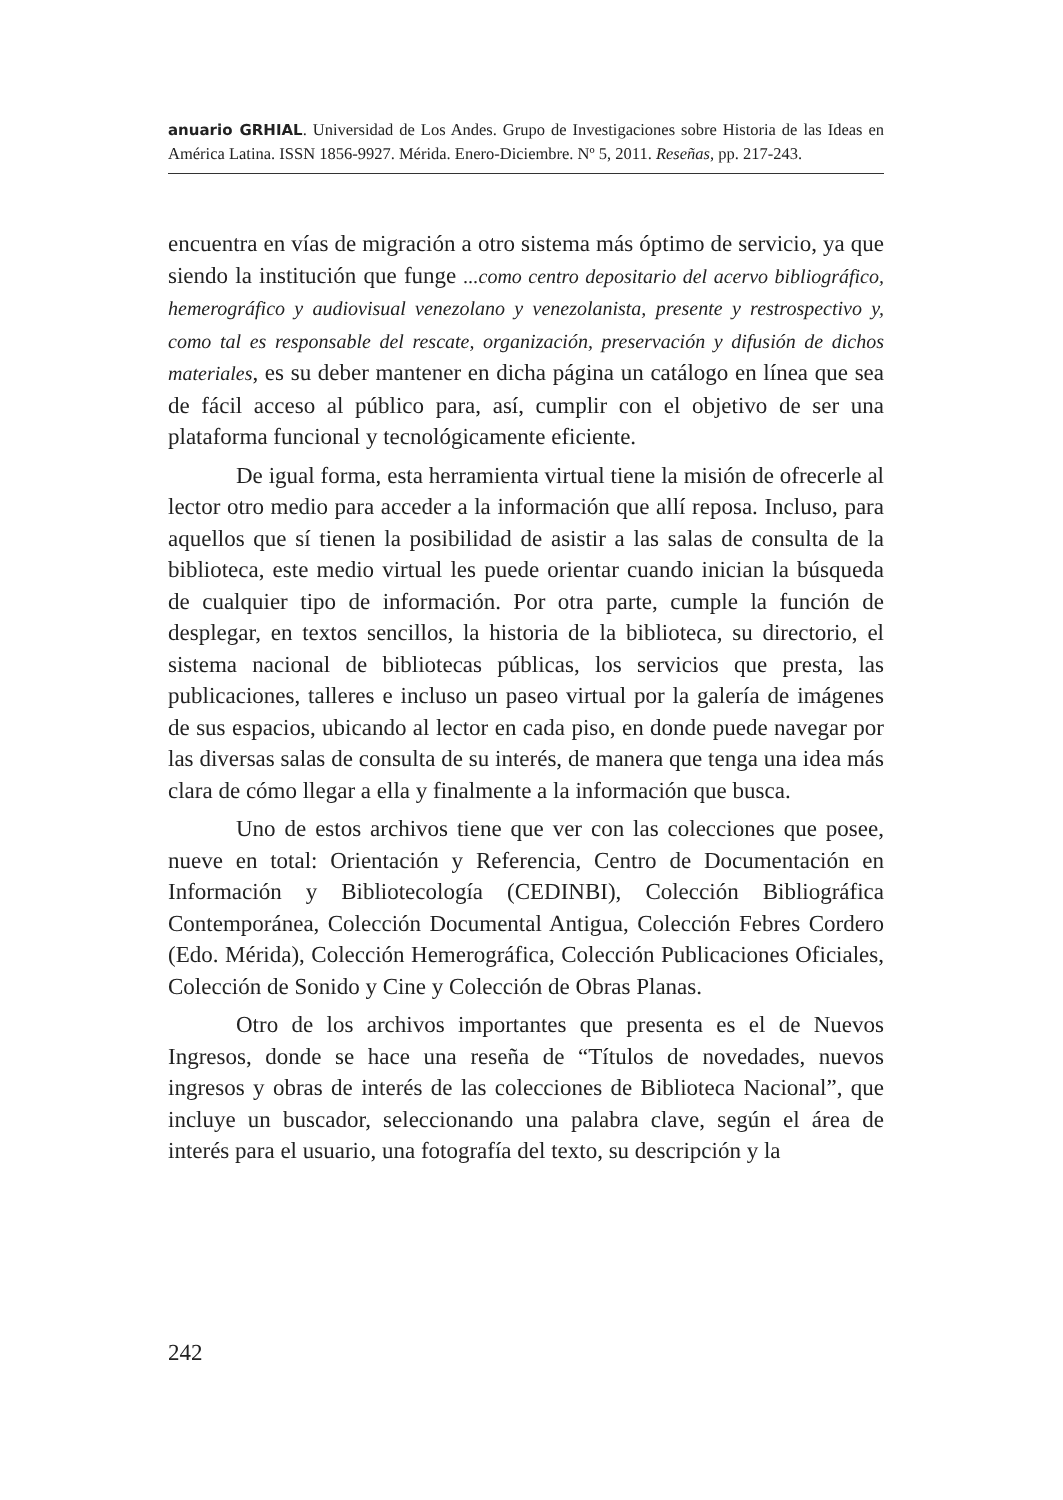anuario GRHIAL. Universidad de Los Andes. Grupo de Investigaciones sobre Historia de las Ideas en América Latina. ISSN 1856-9927. Mérida. Enero-Diciembre. Nº 5, 2011. Reseñas, pp. 217-243.
encuentra en vías de migración a otro sistema más óptimo de servicio, ya que siendo la institución que funge ...como centro depositario del acervo bibliográfico, hemerográfico y audiovisual venezolano y venezolanista, presente y restrospectivo y, como tal es responsable del rescate, organización, preservación y difusión de dichos materiales, es su deber mantener en dicha página un catálogo en línea que sea de fácil acceso al público para, así, cumplir con el objetivo de ser una plataforma funcional y tecnológicamente eficiente.
De igual forma, esta herramienta virtual tiene la misión de ofrecerle al lector otro medio para acceder a la información que allí reposa. Incluso, para aquellos que sí tienen la posibilidad de asistir a las salas de consulta de la biblioteca, este medio virtual les puede orientar cuando inician la búsqueda de cualquier tipo de información. Por otra parte, cumple la función de desplegar, en textos sencillos, la historia de la biblioteca, su directorio, el sistema nacional de bibliotecas públicas, los servicios que presta, las publicaciones, talleres e incluso un paseo virtual por la galería de imágenes de sus espacios, ubicando al lector en cada piso, en donde puede navegar por las diversas salas de consulta de su interés, de manera que tenga una idea más clara de cómo llegar a ella y finalmente a la información que busca.
Uno de estos archivos tiene que ver con las colecciones que posee, nueve en total: Orientación y Referencia, Centro de Documentación en Información y Bibliotecología (CEDINBI), Colección Bibliográfica Contemporánea, Colección Documental Antigua, Colección Febres Cordero (Edo. Mérida), Colección Hemerográfica, Colección Publicaciones Oficiales, Colección de Sonido y Cine y Colección de Obras Planas.
Otro de los archivos importantes que presenta es el de Nuevos Ingresos, donde se hace una reseña de “Títulos de novedades, nuevos ingresos y obras de interés de las colecciones de Biblioteca Nacional”, que incluye un buscador, seleccionando una palabra clave, según el área de interés para el usuario, una fotografía del texto, su descripción y la
242